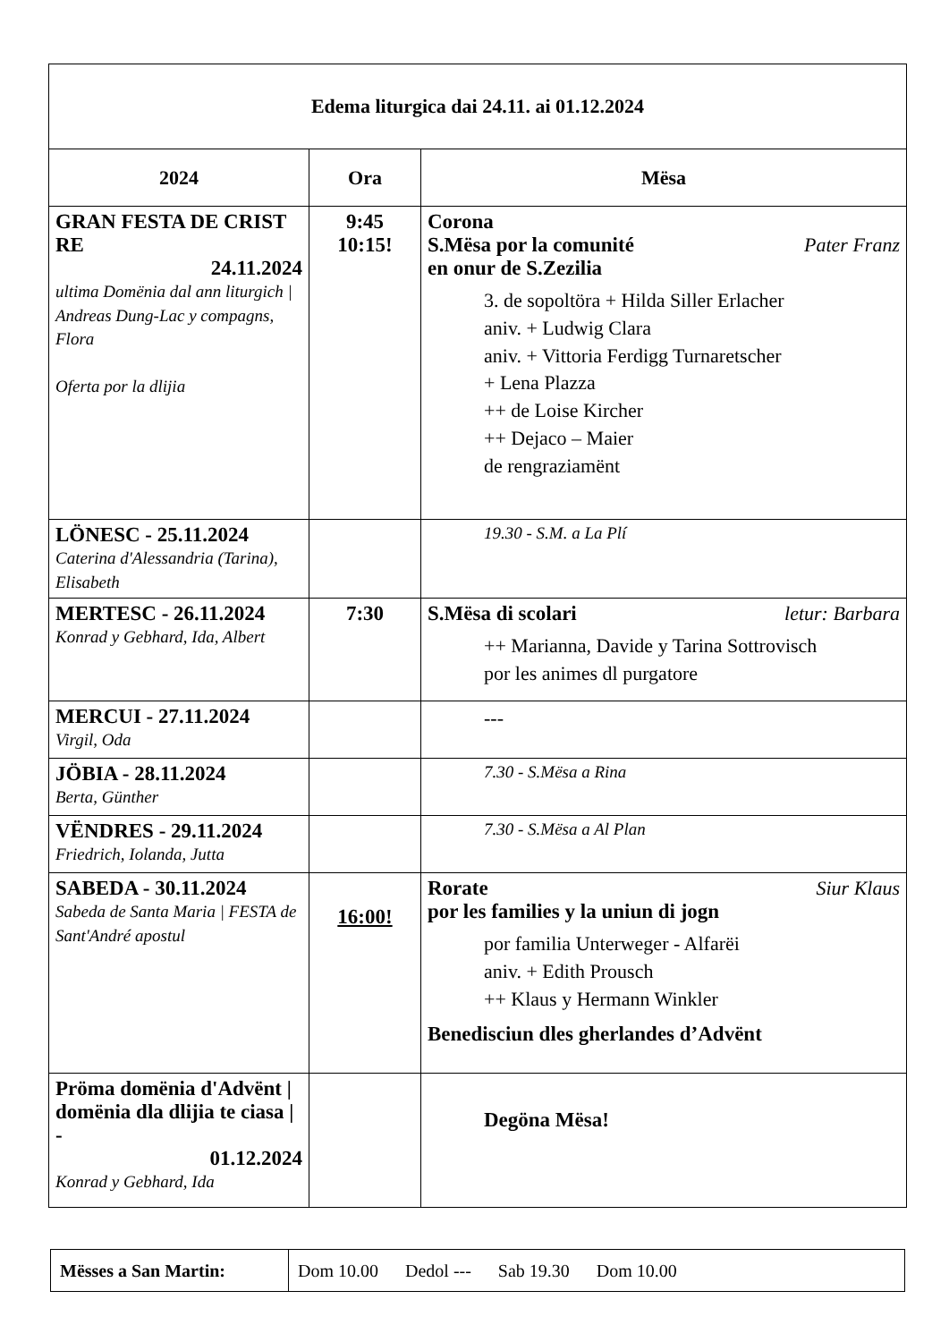| Edema liturgica dai 24.11. ai 01.12.2024 | | |
| 2024 | Ora | Mësa |
| GRAN FESTA DE CRIST RE 24.11.2024 ultima Domënia dal ann liturgich / Andreas Dung-Lac y compagns, Flora Oferta por la dlijia | 9:45 10:15! | Corona S.Mësa por la comunité Pater Franz en onur de S.Zezilia 3. de sopoltöra + Hilda Siller Erlacher aniv. + Ludwig Clara aniv. + Vittoria Ferdigg Turnaretscher + Lena Plazza ++ de Loise Kircher ++ Dejaco – Maier de rengraziamënt |
| LÖNESC - 25.11.2024 Caterina d'Alessandria (Tarina), Elisabeth | | 19.30 - S.M. a La Plí |
| MERTESC - 26.11.2024 Konrad y Gebhard, Ida, Albert | 7:30 | S.Mësa di scolari letur: Barbara ++ Marianna, Davide y Tarina Sottrovisch por les animes dl purgatore |
| MERCUI - 27.11.2024 Virgil, Oda | | --- |
| JÖBIA - 28.11.2024 Berta, Günther | | 7.30 - S.Mësa a Rina |
| VËNDRES - 29.11.2024 Friedrich, Iolanda, Jutta | | 7.30 - S.Mësa a Al Plan |
| SABEDA - 30.11.2024 Sabeda de Santa Maria / FESTA de Sant'André apostul | 16:00! | Rorate Siur Klaus por les families y la uniun di jogn por familia Unterweger - Alfarëi aniv. + Edith Prousch ++ Klaus y Hermann Winkler Benedisciun dles gherlandes d’Advënt |
| Pröma domënia d'Advënt / domënia dla dlijia te ciasa / - 01.12.2024 Konrad y Gebhard, Ida | | Degöna Mësa! |
| Mësses a San Martin: | Dom 10.00 Dedol --- Sab 19.30 Dom 10.00 |